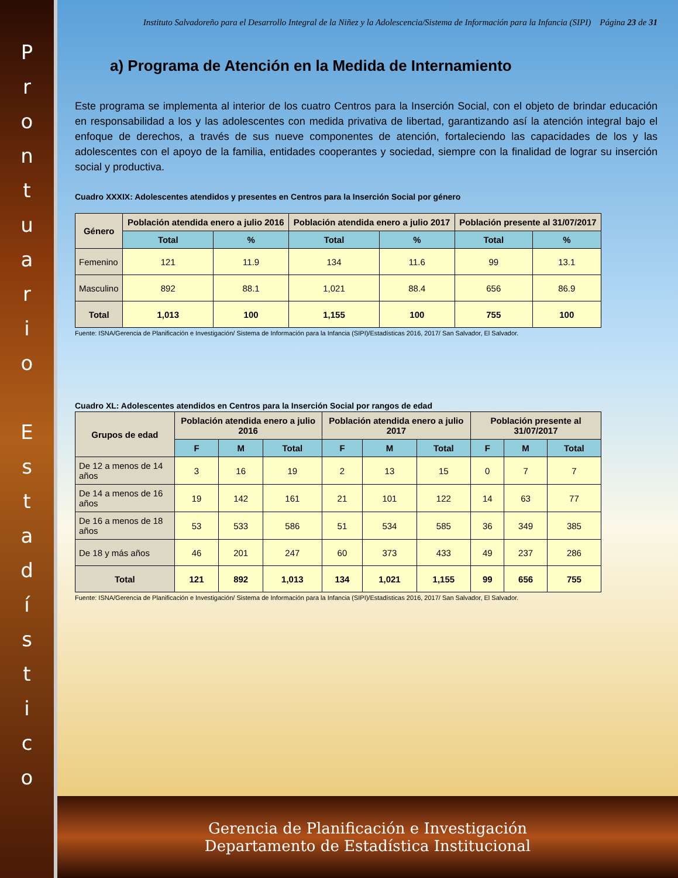P
r
o
n
t
u
a
r
i
o
E
s
t
a
d
í
s
t
i
c
o
Instituto Salvadoreño para el Desarrollo Integral de la Niñez y la Adolescencia/Sistema de Información para la Infancia (SIPI) Página 23 de 31
a) Programa de Atención en la Medida de Internamiento
Este programa se implementa al interior de los cuatro Centros para la Inserción Social, con el objeto de brindar educación en responsabilidad a los y las adolescentes con medida privativa de libertad, garantizando así la atención integral bajo el enfoque de derechos, a través de sus nueve componentes de atención, fortaleciendo las capacidades de los y las adolescentes con el apoyo de la familia, entidades cooperantes y sociedad, siempre con la finalidad de lograr su inserción social y productiva.
Cuadro XXXIX: Adolescentes atendidos y presentes en Centros para la Inserción Social por género
| Género | Población atendida enero a julio 2016 | | Población atendida enero a julio 2017 | | Población presente al 31/07/2017 | |
| --- | --- | --- | --- | --- | --- | --- |
| | Total | % | Total | % | Total | % |
| Femenino | 121 | 11.9 | 134 | 11.6 | 99 | 13.1 |
| Masculino | 892 | 88.1 | 1,021 | 88.4 | 656 | 86.9 |
| Total | 1,013 | 100 | 1,155 | 100 | 755 | 100 |
Fuente: ISNA/Gerencia de Planificación e Investigación/ Sistema de Información para la Infancia (SIPI)/Estadísticas 2016, 2017/ San Salvador, El Salvador.
Cuadro XL: Adolescentes atendidos en Centros para la Inserción Social por rangos de edad
| Grupos de edad | Población atendida enero a julio 2016 | | | Población atendida enero a julio 2017 | | | Población presente al 31/07/2017 | | |
| --- | --- | --- | --- | --- | --- | --- | --- | --- | --- |
| | F | M | Total | F | M | Total | F | M | Total |
| De 12 a menos de 14 años | 3 | 16 | 19 | 2 | 13 | 15 | 0 | 7 | 7 |
| De 14 a menos de 16 años | 19 | 142 | 161 | 21 | 101 | 122 | 14 | 63 | 77 |
| De 16 a menos de 18 años | 53 | 533 | 586 | 51 | 534 | 585 | 36 | 349 | 385 |
| De 18 y más años | 46 | 201 | 247 | 60 | 373 | 433 | 49 | 237 | 286 |
| Total | 121 | 892 | 1,013 | 134 | 1,021 | 1,155 | 99 | 656 | 755 |
Fuente: ISNA/Gerencia de Planificación e Investigación/ Sistema de Información para la Infancia (SIPI)/Estadísticas 2016, 2017/ San Salvador, El Salvador.
Gerencia de Planificación e Investigación
Departamento de Estadística Institucional